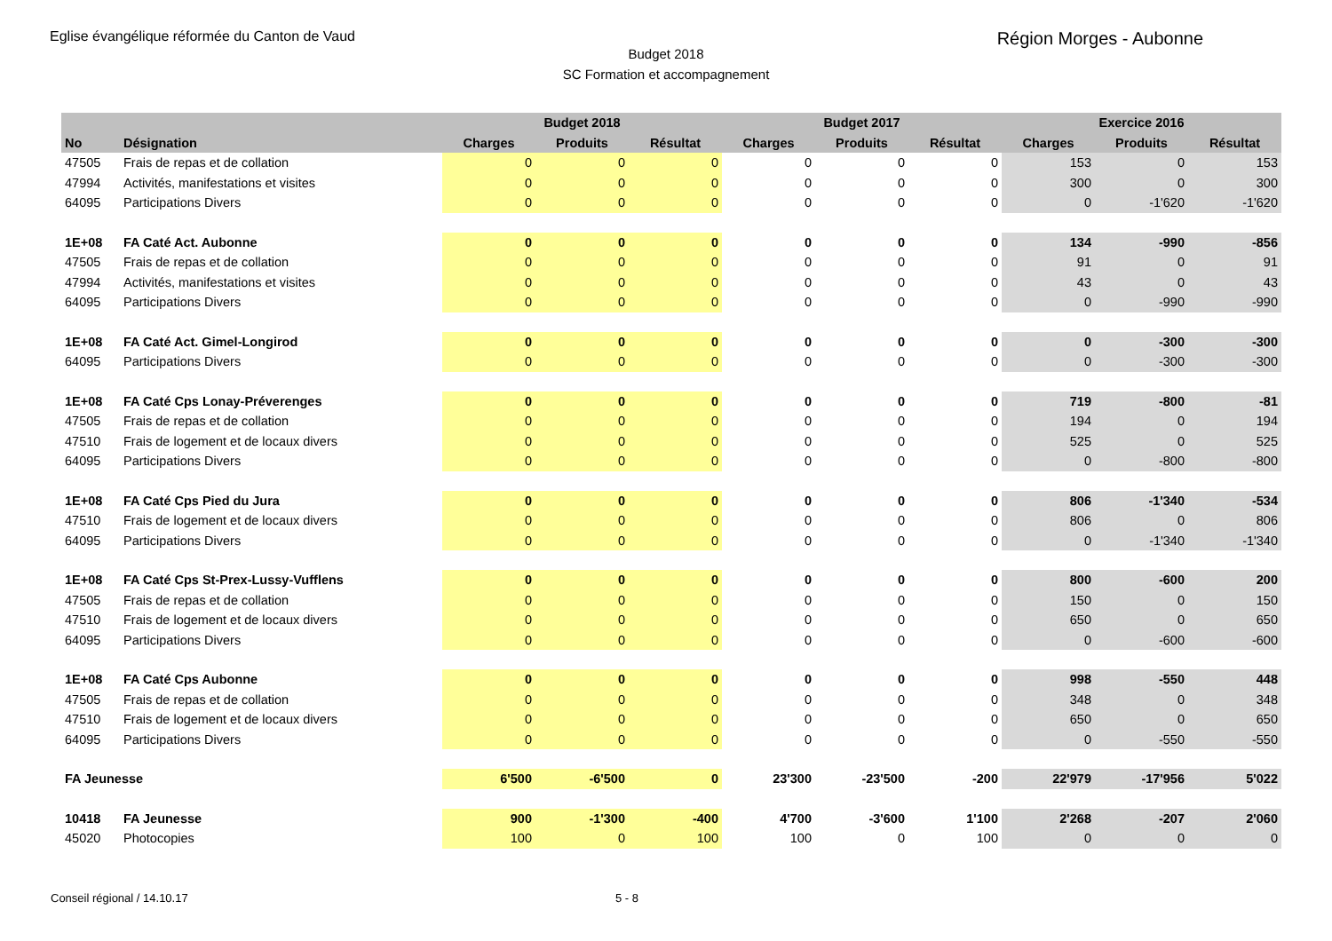Eglise évangélique réformée du Canton de Vaud Région Morges - Aubonne
Budget 2018
SC Formation et accompagnement
| | | | Budget 2018 | | | Budget 2017 | | | Exercice 2016 | |
| --- | --- | --- | --- | --- | --- | --- | --- | --- | --- | --- |
| No | Désignation | Charges | Produits | Résultat | Charges | Produits | Résultat | Charges | Produits | Résultat |
| 47505 | Frais de repas et de collation | 0 | 0 | 0 | 0 | 0 | 0 | 153 | 0 | 153 |
| 47994 | Activités, manifestations et visites | 0 | 0 | 0 | 0 | 0 | 0 | 300 | 0 | 300 |
| 64095 | Participations Divers | 0 | 0 | 0 | 0 | 0 | 0 | 0 | -1'620 | -1'620 |
| 1E+08 | FA Caté Act. Aubonne | 0 | 0 | 0 | 0 | 0 | 0 | 134 | -990 | -856 |
| 47505 | Frais de repas et de collation | 0 | 0 | 0 | 0 | 0 | 0 | 91 | 0 | 91 |
| 47994 | Activités, manifestations et visites | 0 | 0 | 0 | 0 | 0 | 0 | 43 | 0 | 43 |
| 64095 | Participations Divers | 0 | 0 | 0 | 0 | 0 | 0 | 0 | -990 | -990 |
| 1E+08 | FA Caté Act. Gimel-Longirod | 0 | 0 | 0 | 0 | 0 | 0 | 0 | -300 | -300 |
| 64095 | Participations Divers | 0 | 0 | 0 | 0 | 0 | 0 | 0 | -300 | -300 |
| 1E+08 | FA Caté Cps Lonay-Préverenges | 0 | 0 | 0 | 0 | 0 | 0 | 719 | -800 | -81 |
| 47505 | Frais de repas et de collation | 0 | 0 | 0 | 0 | 0 | 0 | 194 | 0 | 194 |
| 47510 | Frais de logement et de locaux divers | 0 | 0 | 0 | 0 | 0 | 0 | 525 | 0 | 525 |
| 64095 | Participations Divers | 0 | 0 | 0 | 0 | 0 | 0 | 0 | -800 | -800 |
| 1E+08 | FA Caté Cps Pied du Jura | 0 | 0 | 0 | 0 | 0 | 0 | 806 | -1'340 | -534 |
| 47510 | Frais de logement et de locaux divers | 0 | 0 | 0 | 0 | 0 | 0 | 806 | 0 | 806 |
| 64095 | Participations Divers | 0 | 0 | 0 | 0 | 0 | 0 | 0 | -1'340 | -1'340 |
| 1E+08 | FA Caté Cps St-Prex-Lussy-Vufflens | 0 | 0 | 0 | 0 | 0 | 0 | 800 | -600 | 200 |
| 47505 | Frais de repas et de collation | 0 | 0 | 0 | 0 | 0 | 0 | 150 | 0 | 150 |
| 47510 | Frais de logement et de locaux divers | 0 | 0 | 0 | 0 | 0 | 0 | 650 | 0 | 650 |
| 64095 | Participations Divers | 0 | 0 | 0 | 0 | 0 | 0 | 0 | -600 | -600 |
| 1E+08 | FA Caté Cps Aubonne | 0 | 0 | 0 | 0 | 0 | 0 | 998 | -550 | 448 |
| 47505 | Frais de repas et de collation | 0 | 0 | 0 | 0 | 0 | 0 | 348 | 0 | 348 |
| 47510 | Frais de logement et de locaux divers | 0 | 0 | 0 | 0 | 0 | 0 | 650 | 0 | 650 |
| 64095 | Participations Divers | 0 | 0 | 0 | 0 | 0 | 0 | 0 | -550 | -550 |
| FA Jeunesse | | 6'500 | -6'500 | 0 | 23'300 | -23'500 | -200 | 22'979 | -17'956 | 5'022 |
| 10418 | FA Jeunesse | 900 | -1'300 | -400 | 4'700 | -3'600 | 1'100 | 2'268 | -207 | 2'060 |
| 45020 | Photocopies | 100 | 0 | 100 | 100 | 0 | 100 | 0 | 0 | 0 |
Conseil régional / 14.10.17 5 - 8